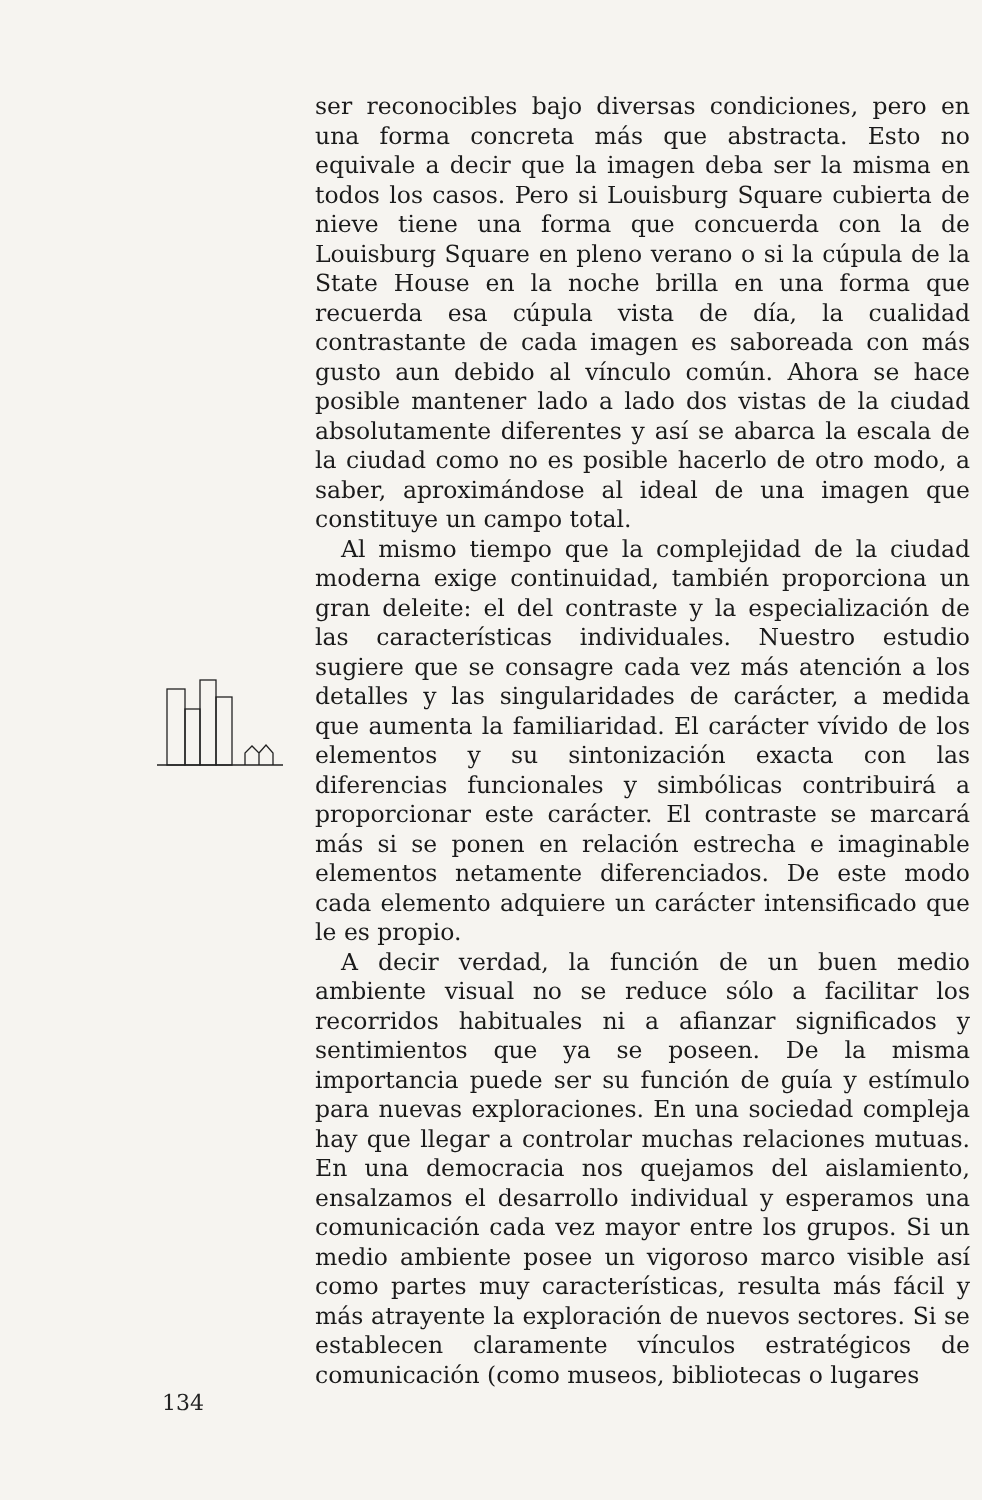ser reconocibles bajo diversas condiciones, pero en una forma concreta más que abstracta. Esto no equivale a decir que la imagen deba ser la misma en todos los casos. Pero si Louisburg Square cubierta de nieve tiene una forma que concuerda con la de Louisburg Square en pleno verano o si la cúpula de la State House en la noche brilla en una forma que recuerda esa cúpula vista de día, la cualidad contrastante de cada imagen es saboreada con más gusto aun debido al vínculo común. Ahora se hace posible mantener lado a lado dos vistas de la ciudad absolutamente diferentes y así se abarca la escala de la ciudad como no es posible hacerlo de otro modo, a saber, aproximándose al ideal de una imagen que constituye un campo total.
Al mismo tiempo que la complejidad de la ciudad moderna exige continuidad, también proporciona un gran deleite: el del contraste y la especialización de las características individuales. Nuestro estudio sugiere que se consagre cada vez más atención a los detalles y las singularidades de carácter, a medida que aumenta la familiaridad. El carácter vívido de los elementos y su sintonización exacta con las diferencias funcionales y simbólicas contribuirá a proporcionar este carácter. El contraste se marcará más si se ponen en relación estrecha e imaginable elementos netamente diferenciados. De este modo cada elemento adquiere un carácter intensificado que le es propio.
A decir verdad, la función de un buen medio ambiente visual no se reduce sólo a facilitar los recorridos habituales ni a afianzar significados y sentimientos que ya se poseen. De la misma importancia puede ser su función de guía y estímulo para nuevas exploraciones. En una sociedad compleja hay que llegar a controlar muchas relaciones mutuas. En una democracia nos quejamos del aislamiento, ensalzamos el desarrollo individual y esperamos una comunicación cada vez mayor entre los grupos. Si un medio ambiente posee un vigoroso marco visible así como partes muy características, resulta más fácil y más atrayente la exploración de nuevos sectores. Si se establecen claramente vínculos estratégicos de comunicación (como museos, bibliotecas o lugares
134